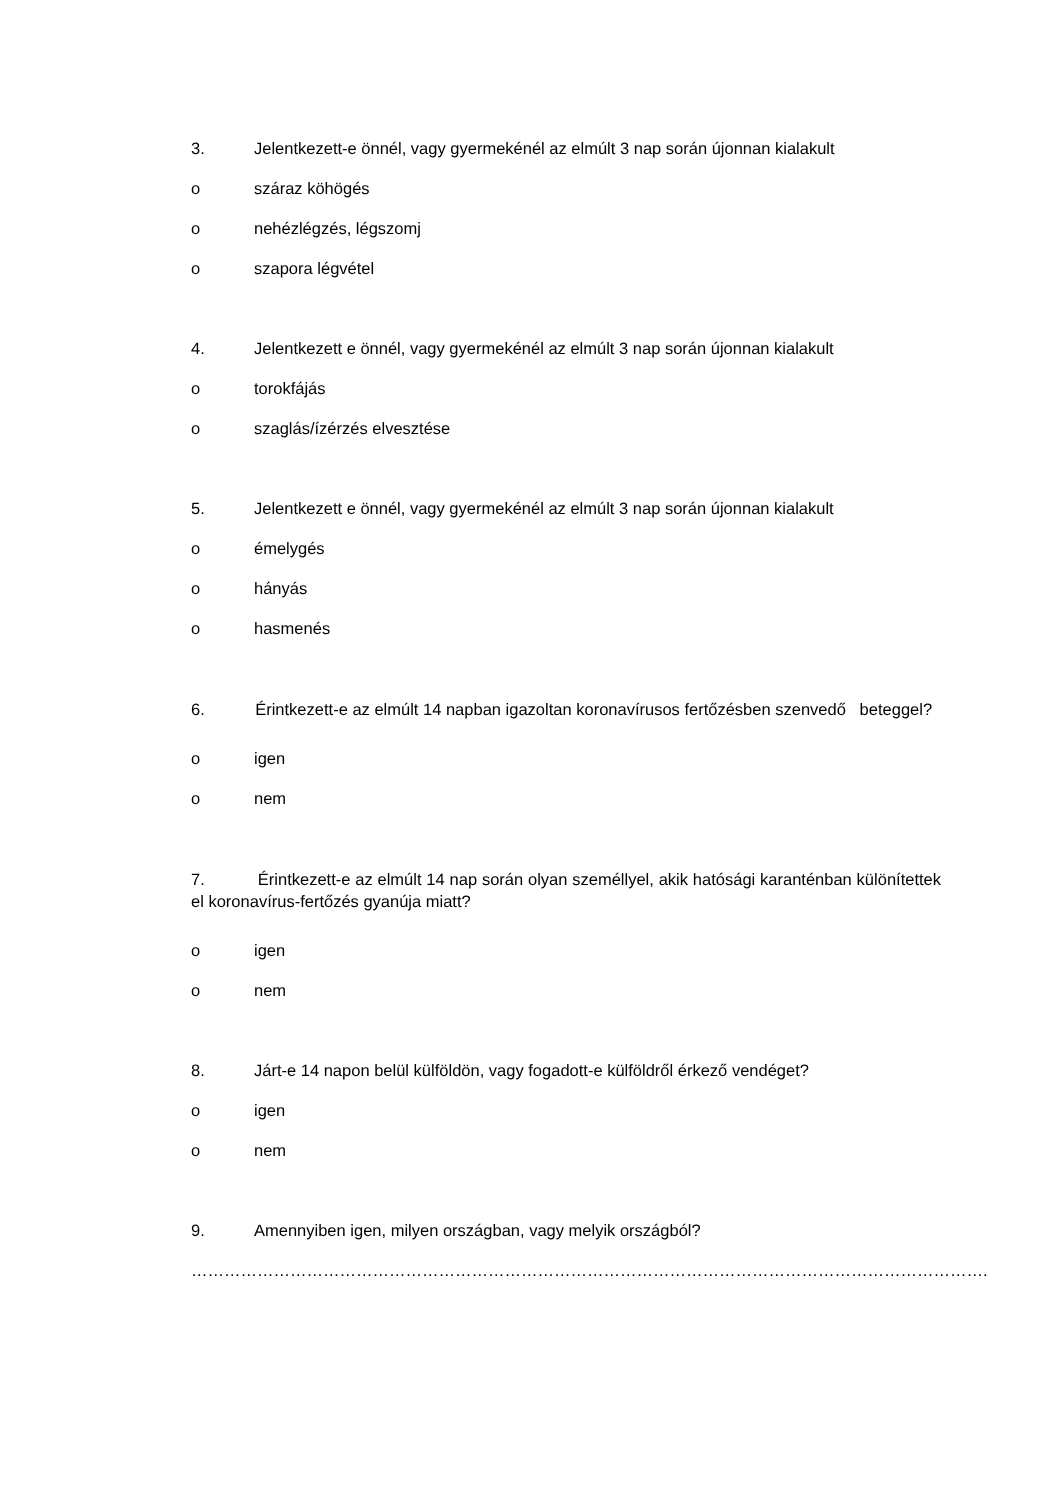3. Jelentkezett-e önnél, vagy gyermekénél az elmúlt 3 nap során újonnan kialakult
o száraz köhögés
o nehézlégzés, légszomj
o szapora légvétel
4. Jelentkezett e önnél, vagy gyermekénél az elmúlt 3 nap során újonnan kialakult
o torokfájás
o szaglás/ízérzés elvesztése
5. Jelentkezett e önnél, vagy gyermekénél az elmúlt 3 nap során újonnan kialakult
o émelygés
o hányás
o hasmenés
6. Érintkezett-e az elmúlt 14 napban igazoltan koronavírusos fertőzésben szenvedő beteggel?
o igen
o nem
7. Érintkezett-e az elmúlt 14 nap során olyan személlyel, akik hatósági karanténban különítettek el koronavírus-fertőzés gyanúja miatt?
o igen
o nem
8. Járt-e 14 napon belül külföldön, vagy fogadott-e külföldről érkező vendéget?
o igen
o nem
9. Amennyiben igen, milyen országban, vagy melyik országból?
……………………………………………………………………………………………………………………………….